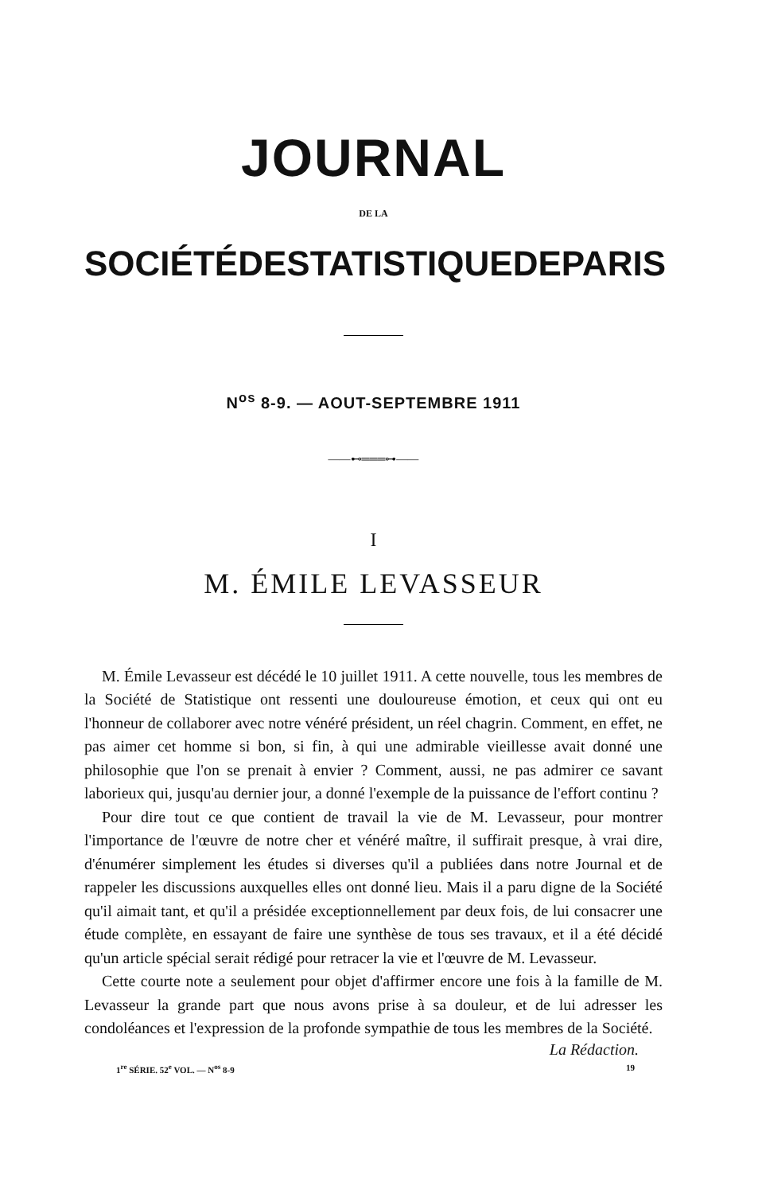JOURNAL
DE LA
SOCIÉTÉ DE STATISTIQUE DE PARIS
N<sup>os</sup> 8-9. — AOUT-SEPTEMBRE 1911
——⊷═══⊶——
I
M. ÉMILE LEVASSEUR
M. Émile Levasseur est décédé le 10 juillet 1911. A cette nouvelle, tous les membres de la Société de Statistique ont ressenti une douloureuse émotion, et ceux qui ont eu l'honneur de collaborer avec notre vénéré président, un réel chagrin. Comment, en effet, ne pas aimer cet homme si bon, si fin, à qui une admirable vieillesse avait donné une philosophie que l'on se prenait à envier ? Comment, aussi, ne pas admirer ce savant laborieux qui, jusqu'au dernier jour, a donné l'exemple de la puissance de l'effort continu ?
Pour dire tout ce que contient de travail la vie de M. Levasseur, pour montrer l'importance de l'œuvre de notre cher et vénéré maître, il suffirait presque, à vrai dire, d'énumérer simplement les études si diverses qu'il a publiées dans notre Journal et de rappeler les discussions auxquelles elles ont donné lieu. Mais il a paru digne de la Société qu'il aimait tant, et qu'il a présidée exceptionnellement par deux fois, de lui consacrer une étude complète, en essayant de faire une synthèse de tous ses travaux, et il a été décidé qu'un article spécial serait rédigé pour retracer la vie et l'œuvre de M. Levasseur.
Cette courte note a seulement pour objet d'affirmer encore une fois à la famille de M. Levasseur la grande part que nous avons prise à sa douleur, et de lui adresser les condoléances et l'expression de la profonde sympathie de tous les membres de la Société.
La Rédaction.
1<sup>re</sup> SÉRIE. 52<sup>e</sup> VOL. — N<sup>os</sup> 8-9 19